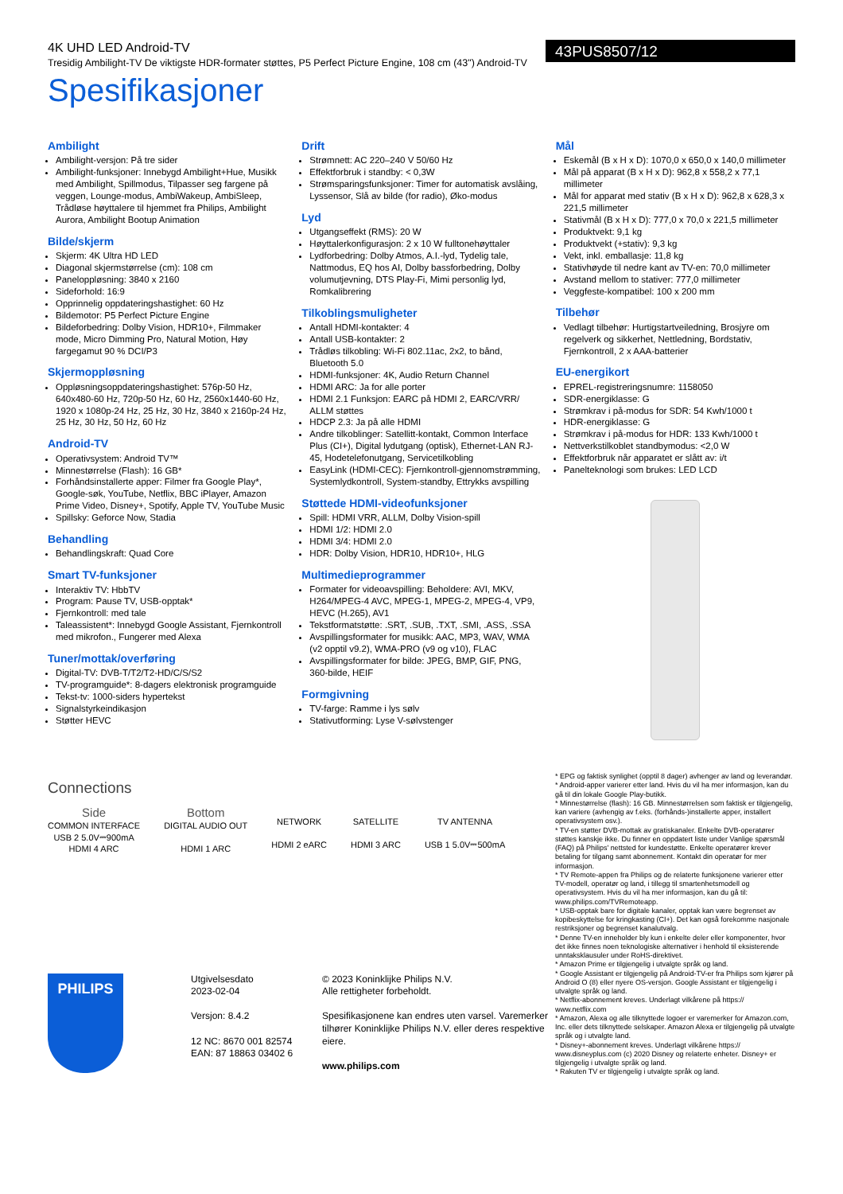4K UHD LED Android-TV
Tresidig Ambilight-TV De viktigste HDR-formater støttes, P5 Perfect Picture Engine, 108 cm (43") Android-TV
Spesifikasjoner
43PUS8507/12
Ambilight
Ambilight-versjon: På tre sider
Ambilight-funksjoner: Innebygd Ambilight+Hue, Musikk med Ambilight, Spillmodus, Tilpasser seg fargene på veggen, Lounge-modus, AmbiWakeup, AmbiSleep, Trådløse høyttalere til hjemmet fra Philips, Ambilight Aurora, Ambilight Bootup Animation
Bilde/skjerm
Skjerm: 4K Ultra HD LED
Diagonal skjermstørrelse (cm): 108 cm
Paneloppløsning: 3840 x 2160
Sideforhold: 16:9
Opprinnelig oppdateringshastighet: 60 Hz
Bildemotor: P5 Perfect Picture Engine
Bildeforbedring: Dolby Vision, HDR10+, Filmmaker mode, Micro Dimming Pro, Natural Motion, Høy fargegamut 90 % DCI/P3
Skjermoppløsning
Oppløsningsoppdateringshastighet: 576p-50 Hz, 640x480-60 Hz, 720p-50 Hz, 60 Hz, 2560x1440-60 Hz, 1920 x 1080p-24 Hz, 25 Hz, 30 Hz, 3840 x 2160p-24 Hz, 25 Hz, 30 Hz, 50 Hz, 60 Hz
Android-TV
Operativsystem: Android TV™
Minnestørrelse (Flash): 16 GB*
Forhåndsinstallerte apper: Filmer fra Google Play*, Google-søk, YouTube, Netflix, BBC iPlayer, Amazon Prime Video, Disney+, Spotify, Apple TV, YouTube Music
Spillsky: Geforce Now, Stadia
Behandling
Behandlingskraft: Quad Core
Smart TV-funksjoner
Interaktiv TV: HbbTV
Program: Pause TV, USB-opptak*
Fjernkontroll: med tale
Taleassistent*: Innebygd Google Assistant, Fjernkontroll med mikrofon., Fungerer med Alexa
Tuner/mottak/overføring
Digital-TV: DVB-T/T2/T2-HD/C/S/S2
TV-programguide*: 8-dagers elektronisk programguide
Tekst-tv: 1000-siders hypertekst
Signalstyrkeindikasjon
Støtter HEVC
Drift
Strømnett: AC 220–240 V 50/60 Hz
Effektforbruk i standby: < 0,3W
Strømsparingsfunksjoner: Timer for automatisk avslåing, Lyssensor, Slå av bilde (for radio), Øko-modus
Lyd
Utgangseffekt (RMS): 20 W
Høyttalerkonfigurasjon: 2 x 10 W fulltonehøyttaler
Lydforbedring: Dolby Atmos, A.I.-lyd, Tydelig tale, Nattmodus, EQ hos AI, Dolby bassforbedring, Dolby volumutjevning, DTS Play-Fi, Mimi personlig lyd, Romkalibrering
Tilkoblingsmuligheter
Antall HDMI-kontakter: 4
Antall USB-kontakter: 2
Trådløs tilkobling: Wi-Fi 802.11ac, 2x2, to bånd, Bluetooth 5.0
HDMI-funksjoner: 4K, Audio Return Channel
HDMI ARC: Ja for alle porter
HDMI 2.1 Funksjon: EARC på HDMI 2, EARC/VRR/ ALLM støttes
HDCP 2.3: Ja på alle HDMI
Andre tilkoblinger: Satellitt-kontakt, Common Interface Plus (CI+), Digital lydutgang (optisk), Ethernet-LAN RJ-45, Hodetelefonutgang, Servicetilkobling
EasyLink (HDMI-CEC): Fjernkontroll-gjennomstrømming, Systemlydkontroll, System-standby, Ettrykks avspilling
Støttede HDMI-videofunksjoner
Spill: HDMI VRR, ALLM, Dolby Vision-spill
HDMI 1/2: HDMI 2.0
HDMI 3/4: HDMI 2.0
HDR: Dolby Vision, HDR10, HDR10+, HLG
Multimedieprogrammer
Formater for videoavspilling: Beholdere: AVI, MKV, H264/MPEG-4 AVC, MPEG-1, MPEG-2, MPEG-4, VP9, HEVC (H.265), AV1
Tekstformatstøtte: .SRT, .SUB, .TXT, .SMI, .ASS, .SSA
Avspillingsformater for musikk: AAC, MP3, WAV, WMA (v2 opptil v9.2), WMA-PRO (v9 og v10), FLAC
Avspillingsformater for bilde: JPEG, BMP, GIF, PNG, 360-bilde, HEIF
Formgivning
TV-farge: Ramme i lys sølv
Stativutforming: Lyse V-sølvstenger
Mål
Eskemål (B x H x D): 1070,0 x 650,0 x 140,0 millimeter
Mål på apparat (B x H x D): 962,8 x 558,2 x 77,1 millimeter
Mål for apparat med stativ (B x H x D): 962,8 x 628,3 x 221,5 millimeter
Stativmål (B x H x D): 777,0 x 70,0 x 221,5 millimeter
Produktvekt: 9,1 kg
Produktvekt (+stativ): 9,3 kg
Vekt, inkl. emballasje: 11,8 kg
Stativhøyde til nedre kant av TV-en: 70,0 millimeter
Avstand mellom to stativer: 777,0 millimeter
Veggfeste-kompatibel: 100 x 200 mm
Tilbehør
Vedlagt tilbehør: Hurtigstartveiledning, Brosjyre om regelverk og sikkerhet, Nettledning, Bordstativ, Fjernkontroll, 2 x AAA-batterier
EU-energikort
EPREL-registreringsnumre: 1158050
SDR-energiklasse: G
Strømkrav i på-modus for SDR: 54 Kwh/1000 t
HDR-energiklasse: G
Strømkrav i på-modus for HDR: 133 Kwh/1000 t
Nettverkstilkoblet standbymodus: <2,0 W
Effektforbruk når apparatet er slått av: i/t
Panelteknologi som brukes: LED LCD
Connections
Side
COMMON INTERFACE
USB 2 5.0V⎓900mA
HDMI 4 ARC
Bottom
DIGITAL AUDIO OUT
HDMI 1 ARC
NETWORK
HDMI 2 eARC
SATELLITE
HDMI 3 ARC
TV ANTENNA
USB 1 5.0V⎓500mA
* EPG og faktisk synlighet (opptil 8 dager) avhenger av land og leverandør.
* Android-apper varierer etter land. Hvis du vil ha mer informasjon, kan du gå til din lokale Google Play-butikk.
* Minnestørrelse (flash): 16 GB. Minnestørrelsen som faktisk er tilgjengelig, kan variere (avhengig av f.eks. (forhånds-)installerte apper, installert operativsystem osv.).
* TV-en støtter DVB-mottak av gratiskanaler. Enkelte DVB-operatører støttes kanskje ikke. Du finner en oppdatert liste under Vanlige spørsmål (FAQ) på Philips' nettsted for kundestøtte. Enkelte operatører krever betaling for tilgang samt abonnement. Kontakt din operatør for mer informasjon.
* TV Remote-appen fra Philips og de relaterte funksjonene varierer etter TV-modell, operatør og land, i tillegg til smartenhetsmodell og operativsystem. Hvis du vil ha mer informasjon, kan du gå til: www.philips.com/TVRemoteapp.
* USB-opptak bare for digitale kanaler, opptak kan være begrenset av kopibeskyttelse for kringkasting (CI+). Det kan også forekomme nasjonale restriksjoner og begrenset kanalutvalg.
* Denne TV-en inneholder bly kun i enkelte deler eller komponenter, hvor det ikke finnes noen teknologiske alternativer i henhold til eksisterende unntaksklausuler under RoHS-direktivet.
* Amazon Prime er tilgjengelig i utvalgte språk og land.
* Google Assistant er tilgjengelig på Android-TV-er fra Philips som kjører på Android O (8) eller nyere OS-versjon. Google Assistant er tilgjengelig i utvalgte språk og land.
* Netflix-abonnement kreves. Underlagt vilkårene på https:// www.netflix.com
* Amazon, Alexa og alle tilknyttede logoer er varemerker for Amazon.com, Inc. eller dets tilknyttede selskaper. Amazon Alexa er tilgjengelig på utvalgte språk og i utvalgte land.
* Disney+-abonnement kreves. Underlagt vilkårene https:// www.disneyplus.com (c) 2020 Disney og relaterte enheter. Disney+ er tilgjengelig i utvalgte språk og land.
* Rakuten TV er tilgjengelig i utvalgte språk og land.
PHILIPS
Utgivelsesdato
2023-02-04
Versjon: 8.4.2
12 NC: 8670 001 82574
EAN: 87 18863 03402 6
© 2023 Koninklijke Philips N.V.
Alle rettigheter forbeholdt.
Spesifikasjonene kan endres uten varsel. Varemerker tilhører Koninklijke Philips N.V. eller deres respektive eiere.
www.philips.com